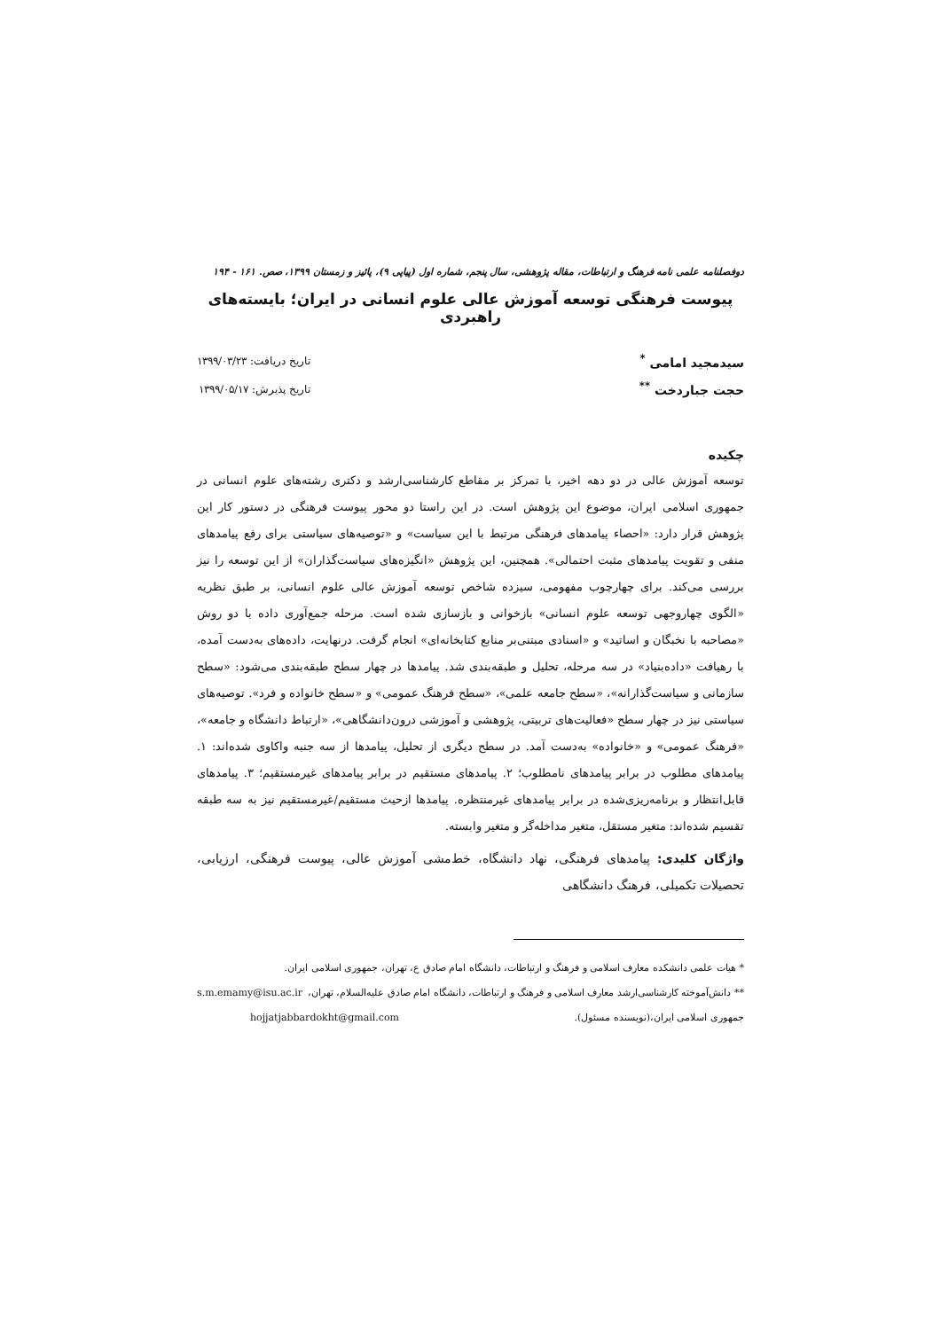دوفصلنامه علمی نامه فرهنگ و ارتباطات، مقاله پژوهشی، سال پنجم، شماره اول (پیاپی ۹)، پائیز و زمستان ۱۳۹۹، صص. ۱۶۱ - ۱۹۴
پیوست فرهنگی توسعه آموزش عالی علوم انسانی در ایران؛ بایسته‌های راهبردی
سیدمجید امامی <sup>*</sup>
حجت جباردخت <sup>**</sup>
تاریخ دریافت: ۱۳۹۹/۰۳/۲۳
تاریخ پذیرش: ۱۳۹۹/۰۵/۱۷
چکیده
توسعه آموزش عالی در دو دهه اخیر، با تمرکز بر مقاطع کارشناسی‌ارشد و دکتری رشته‌های علوم انسانی در جمهوری اسلامی ایران، موضوع این پژوهش است. در این راستا دو محور پیوست فرهنگی در دستور کار این پژوهش قرار دارد: «احصاء پیامدهای فرهنگی مرتبط با این سیاست» و «توصیه‌های سیاستی برای رفع پیامدهای منفی و تقویت پیامدهای مثبت احتمالی». همچنین، این پژوهش «انگیزه‌های سیاست‌گذاران» از این توسعه را نیز بررسی می‌کند. برای چهارچوب مفهومی، سیزده شاخص توسعه آموزش عالی علوم انسانی، بر طبق نظریه «الگوی چهاروجهی توسعه علوم انسانی» بازخوانی و بازسازی شده است. مرحله جمع‌آوری داده با دو روش «مصاحبه با نخبگان و اساتید» و «اسنادی مبتنی‌بر منابع کتابخانه‌ای» انجام گرفت. درنهایت، داده‌های به‌دست آمده، با رهیافت «داده‌بنیاد» در سه مرحله، تحلیل و طبقه‌بندی شد. پیامدها در چهار سطح طبقه‌بندی می‌شود: «سطح سازمانی و سیاست‌گذارانه»، «سطح جامعه علمی»، «سطح فرهنگ عمومی» و «سطح خانواده و فرد». توصیه‌های سیاستی نیز در چهار سطح «فعالیت‌های تربیتی، پژوهشی و آموزشی درون‌دانشگاهی»، «ارتباط دانشگاه و جامعه»، «فرهنگ عمومی» و «خانواده» به‌دست آمد. در سطح دیگری از تحلیل، پیامدها از سه جنبه واکاوی شده‌اند: ۱. پیامدهای مطلوب در برابر پیامدهای نامطلوب؛ ۲. پیامدهای مستقیم در برابر پیامدهای غیرمستقیم؛ ۳. پیامدهای قابل‌انتظار و برنامه‌ریزی‌شده در برابر پیامدهای غیرمنتظره. پیامدها ازحیث مستقیم/غیرمستقیم نیز به سه طبقه تقسیم شده‌اند: متغیر مستقل، متغیر مداخله‌گر و متغیر وابسته.
واژگان کلیدی: پیامدهای فرهنگی، نهاد دانشگاه، خط‌مشی آموزش عالی، پیوست فرهنگی، ارزیابی، تحصیلات تکمیلی، فرهنگ دانشگاهی
* هیات علمی دانشکده معارف اسلامی و فرهنگ و ارتباطات، دانشگاه امام صادق ع، تهران، جمهوری اسلامی ایران. s.m.emamy@isu.ac.ir
** دانش‌آموخته کارشناسی‌ارشد معارف اسلامی و فرهنگ و ارتباطات، دانشگاه امام صادق علیه‌السلام، تهران، جمهوری اسلامی ایران،(نویسنده مسئول). hojjatjabbardokht@gmail.com